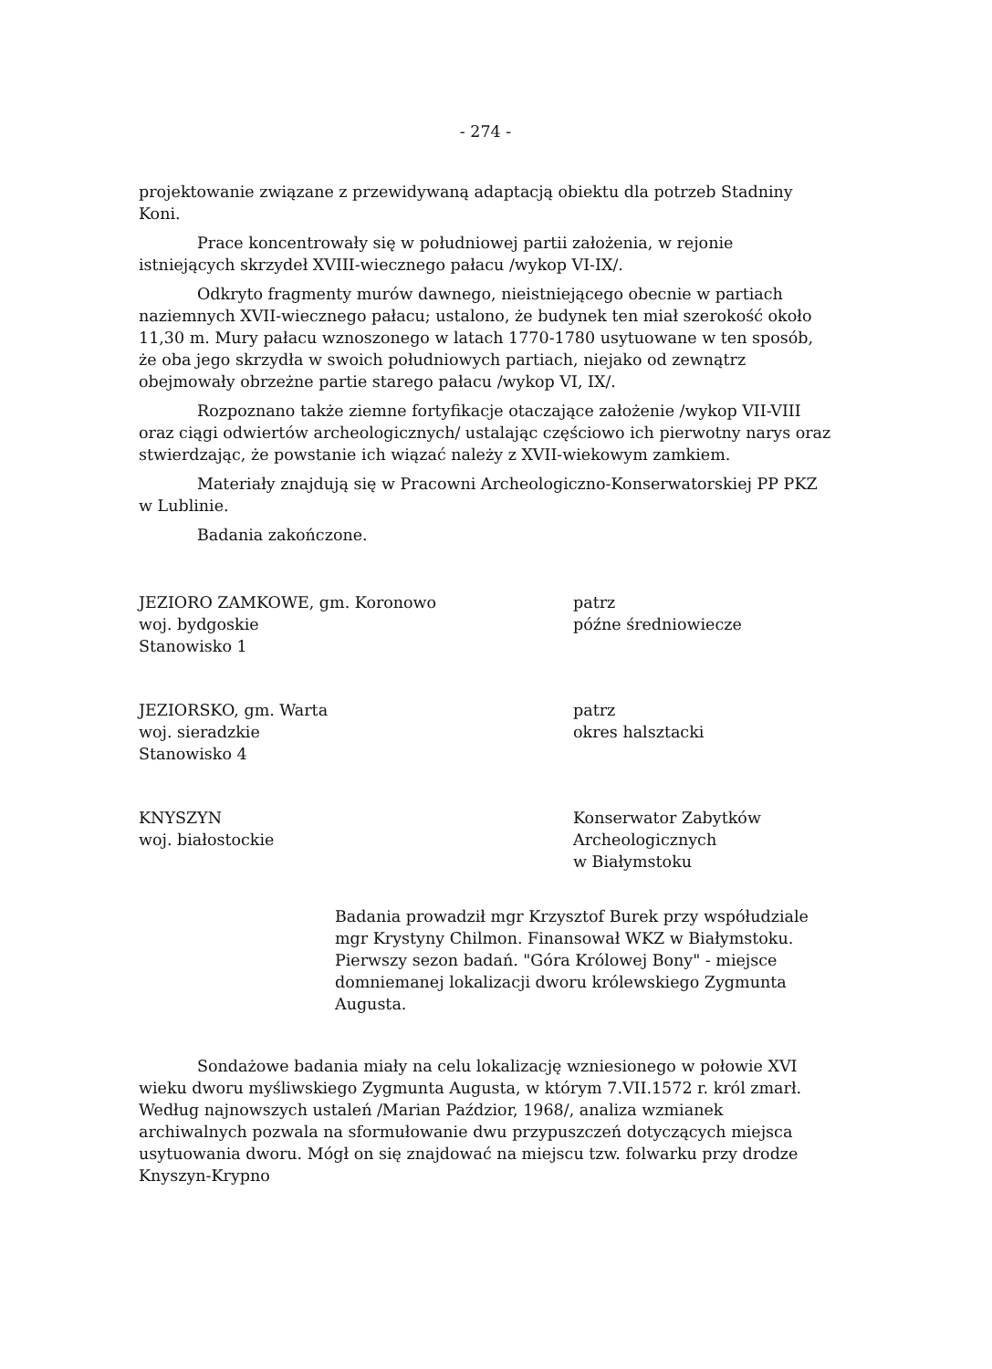- 274 -
projektowanie związane z przewidywaną adaptacją obiektu dla potrzeb Stadniny Koni.
Prace koncentrowały się w południowej partii założenia, w rejonie istniejących skrzydeł XVIII-wiecznego pałacu /wykop VI-IX/.
Odkryto fragmenty murów dawnego, nieistniejącego obecnie w partiach naziemnych XVII-wiecznego pałacu; ustalono, że budynek ten miał szerokość około 11,30 m. Mury pałacu wznoszonego w latach 1770-1780 usytuowane w ten sposób, że oba jego skrzydła w swoich południowych partiach, niejako od zewnątrz obejmowały obrzeżne partie starego pałacu /wykop VI, IX/.
Rozpoznano także ziemne fortyfikacje otaczające założenie /wykop VII-VIII oraz ciągi odwiertów archeologicznych/ ustalając częściowo ich pierwotny narys oraz stwierdzając, że powstanie ich wiązać należy z XVII-wiekowym zamkiem.
Materiały znajdują się w Pracowni Archeologiczno-Konserwatorskiej PP PKZ w Lublinie.
Badania zakończone.
JEZIORO ZAMKOWE, gm. Koronowo
woj. bydgoskie
Stanowisko 1
patrz
późne średniowiecze
JEZIORSKO, gm. Warta
woj. sieradzkie
Stanowisko 4
patrz
okres halsztacki
KNYSZYN
woj. białostockie
Konserwator Zabytków
Archeologicznych
w Białymstoku
Badania prowadził mgr Krzysztof Burek przy współudziale mgr Krystyny Chilmon. Finansował WKZ w Białymstoku. Pierwszy sezon badań. "Góra Królowej Bony" - miejsce domniemanej lokalizacji dworu królewskiego Zygmunta Augusta.
Sondażowe badania miały na celu lokalizację wzniesionego w połowie XVI wieku dworu myśliwskiego Zygmunta Augusta, w którym 7.VII.1572 r. król zmarł. Według najnowszych ustaleń /Marian Paździor, 1968/, analiza wzmianek archiwalnych pozwala na sformułowanie dwu przypuszczeń dotyczących miejsca usytuowania dworu. Mógł on się znajdować na miejscu tzw. folwarku przy drodze Knyszyn-Krypno